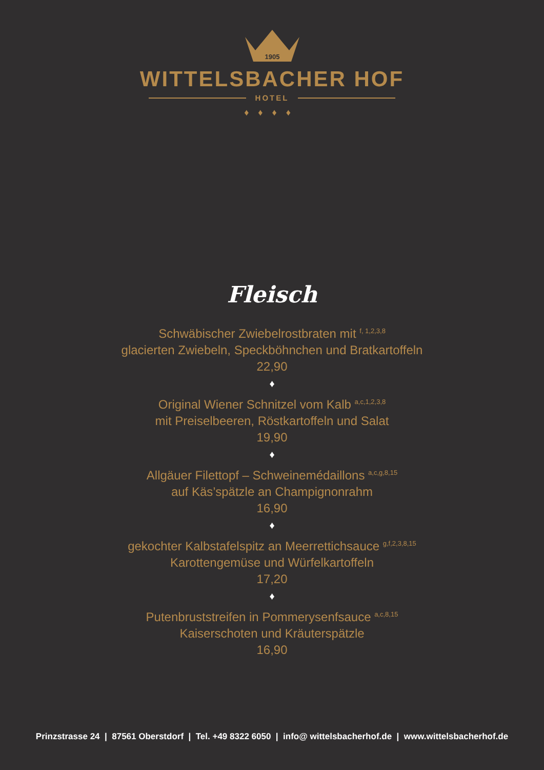1905
WITTELSBACHER HOF
HOTEL
♦♦♦♦
Fleisch
Schwäbischer Zwiebelrostbraten mit <sup>f, 1,2,3,8</sup>
glacierten Zwiebeln, Speckböhnchen und Bratkartoffeln
22,90
♦
Original Wiener Schnitzel vom Kalb <sup>a,c,1,2,3,8</sup>
mit Preiselbeeren, Röstkartoffeln und Salat
19,90
♦
Allgäuer Filettopf – Schweinemédaillons <sup>a,c,g,8,15</sup>
auf Käs’spätzle an Champignonrahm
16,90
♦
gekochter Kalbstafelspitz an Meerrettichsauce <sup>g,f,2,3,8,15</sup>
Karottengemüse und Würfelkartoffeln
17,20
♦
Putenbruststreifen in Pommerysenfsauce <sup>a,c,8,15</sup>
Kaiserschoten und Kräuterspätzle
16,90
Prinzstrasse 24 | 87561 Oberstdorf | Tel. +49 8322 6050 | info@ wittelsbacherhof.de | www.wittelsbacherhof.de